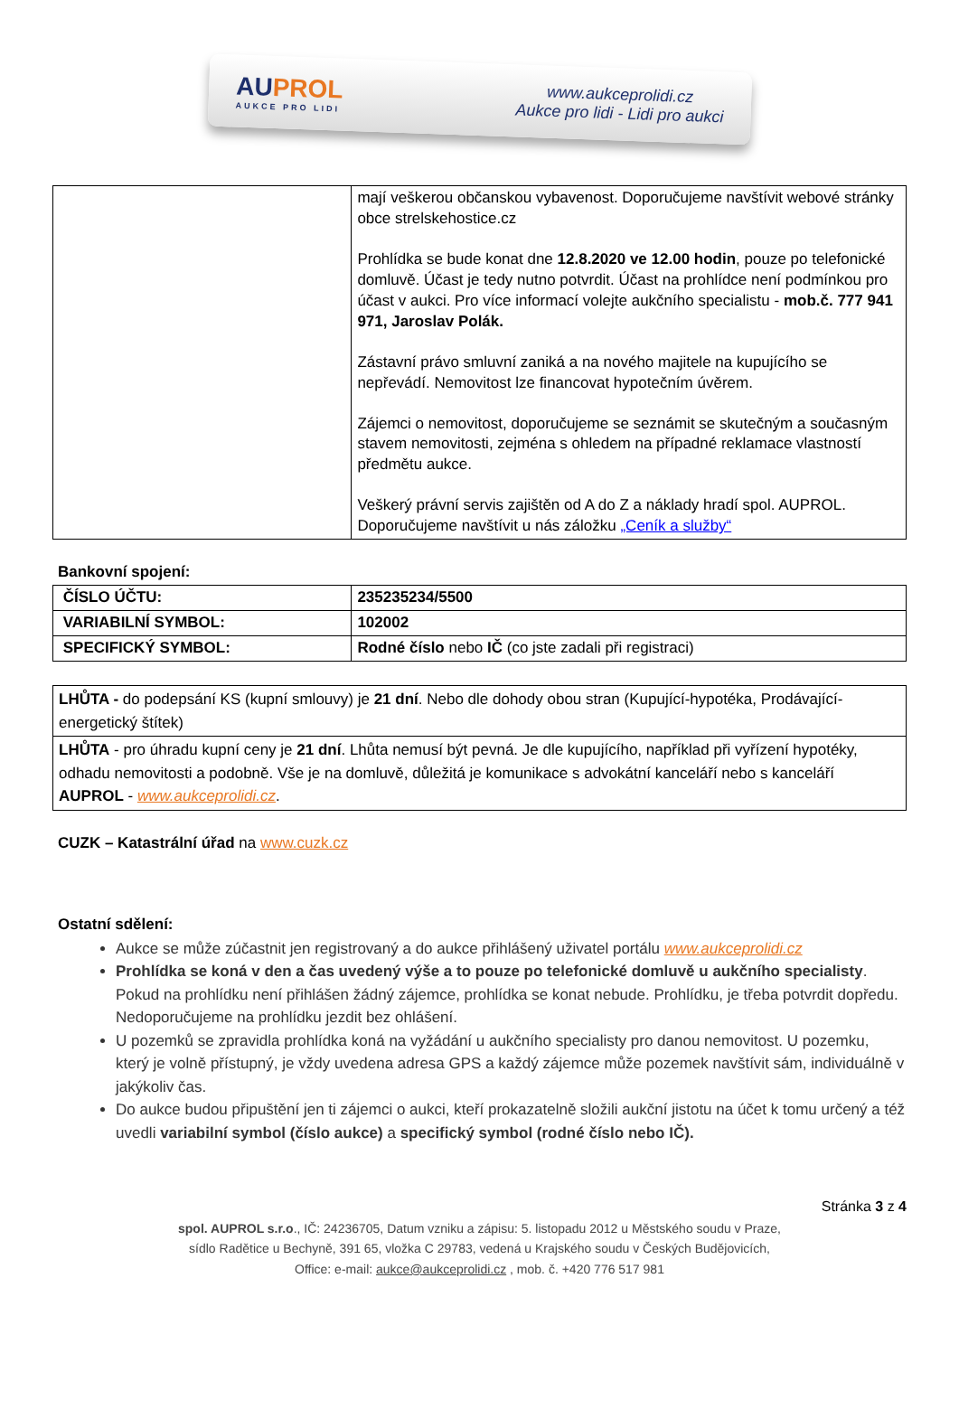AUPROL
AUKCE PRO LIDI
www.aukceprolidi.cz
Aukce pro lidi - Lidi pro aukci
| | mají veškerou občanskou vybavenost. Doporučujeme navštívit webové stránky obce strelskehostice.cz Prohlídka se bude konat dne 12.8.2020 ve 12.00 hodin , pouze po telefonické domluvě. Účast je tedy nutno potvrdit. Účast na prohlídce není podmínkou pro účast v aukci. Pro více informací volejte aukčního specialistu - mob.č. 777 941 971, Jaroslav Polák. Zástavní právo smluvní zaniká a na nového majitele na kupujícího se nepřevádí. Nemovitost lze financovat hypotečním úvěrem. Zájemci o nemovitost, doporučujeme se seznámit se skutečným a současným stavem nemovitosti, zejména s ohledem na případné reklamace vlastností předmětu aukce. Veškerý právní servis zajištěn od A do Z a náklady hradí spol. AUPROL. Doporučujeme navštívit u nás záložku „Ceník a služby“ |
Bankovní spojení:
| ČÍSLO ÚČTU: | 235235234/5500 |
| VARIABILNÍ SYMBOL: | 102002 |
| SPECIFICKÝ SYMBOL: | Rodné číslo nebo IČ (co jste zadali při registraci) |
| LHŮTA - do podepsání KS (kupní smlouvy) je 21 dní . Nebo dle dohody obou stran (Kupující-hypotéka, Prodávající-energetický štítek) |
| LHŮTA - pro úhradu kupní ceny je 21 dní . Lhůta nemusí být pevná. Je dle kupujícího, například při vyřízení hypotéky, odhadu nemovitosti a podobně. Vše je na domluvě, důležitá je komunikace s advokátní kanceláří nebo s kanceláří AUPROL - www.aukceprolidi.cz . |
CUZK – Katastrální úřad na www.cuzk.cz
Ostatní sdělení:
Aukce se může zúčastnit jen registrovaný a do aukce přihlášený uživatel portálu www.aukceprolidi.cz
Prohlídka se koná v den a čas uvedený výše a to pouze po telefonické domluvě u aukčního specialisty. Pokud na prohlídku není přihlášen žádný zájemce, prohlídka se konat nebude. Prohlídku, je třeba potvrdit dopředu. Nedoporučujeme na prohlídku jezdit bez ohlášení.
U pozemků se zpravidla prohlídka koná na vyžádání u aukčního specialisty pro danou nemovitost. U pozemku, který je volně přístupný, je vždy uvedena adresa GPS a každý zájemce může pozemek navštívit sám, individuálně v jakýkoliv čas.
Do aukce budou připuštění jen ti zájemci o aukci, kteří prokazatelně složili aukční jistotu na účet k tomu určený a též uvedli variabilní symbol (číslo aukce) a specifický symbol (rodné číslo nebo IČ).
Stránka 3 z 4
spol. AUPROL s.r.o., IČ: 24236705, Datum vzniku a zápisu: 5. listopadu 2012 u Městského soudu v Praze,
sídlo Radětice u Bechyně, 391 65, vložka C 29783, vedená u Krajského soudu v Českých Budějovicích,
Office: e-mail: aukce@aukceprolidi.cz , mob. č. +420 776 517 981